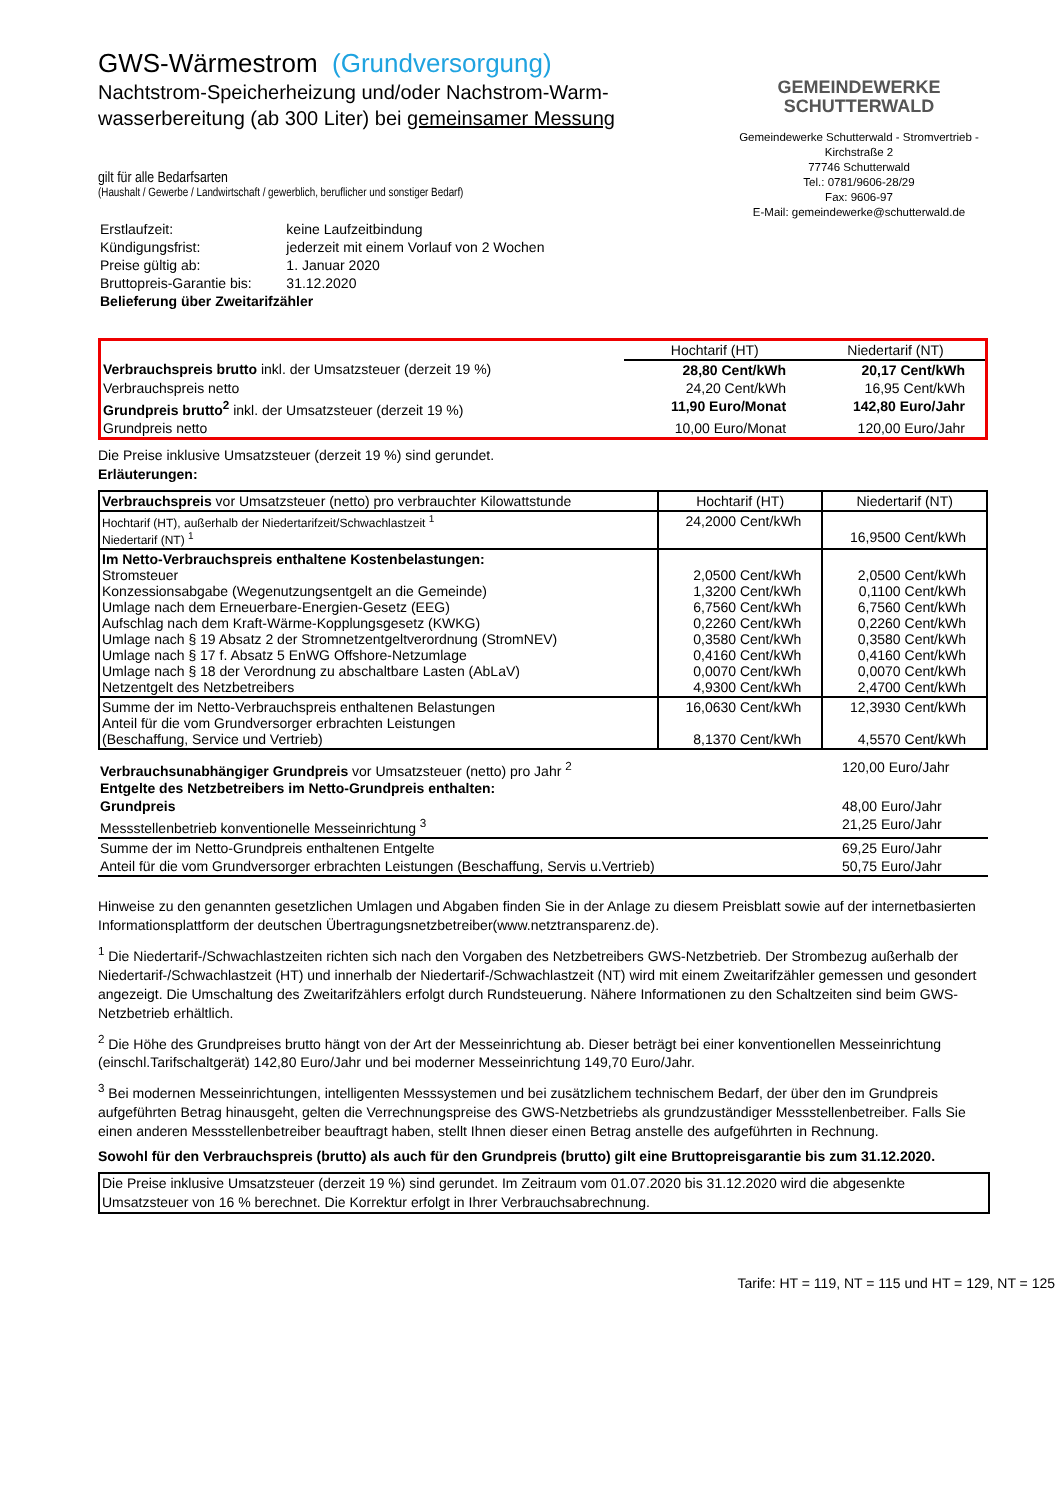GWS-Wärmestrom (Grundversorgung)
Nachtstrom-Speicherheizung und/oder Nachstrom-Warm-
wasserbereitung (ab 300 Liter) bei gemeinsamer Messung
GEMEINDEWERKE
SCHUTTERWALD
Gemeindewerke Schutterwald - Stromvertrieb -
Kirchstraße 2
77746 Schutterwald
Tel.: 0781/9606-28/29
Fax: 9606-97
E-Mail: gemeindewerke@schutterwald.de
gilt für alle Bedarfsarten
(Haushalt / Gewerbe / Landwirtschaft / gewerblich, beruflicher und sonstiger Bedarf)
| Erstlaufzeit: | keine Laufzeitbindung |
| Kündigungsfrist: | jederzeit mit einem Vorlauf von 2 Wochen |
| Preise gültig ab: | 1. Januar 2020 |
| Bruttopreis-Garantie bis: | 31.12.2020 |
| Belieferung über Zweitarifzähler | |
| | Hochtarif (HT) | Niedertarif (NT) |
| Verbrauchspreis brutto inkl. der Umsatzsteuer (derzeit 19 %) | 28,80 Cent/kWh | 20,17 Cent/kWh |
| Verbrauchspreis netto | 24,20 Cent/kWh | 16,95 Cent/kWh |
| Grundpreis brutto<sup>2</sup> inkl. der Umsatzsteuer (derzeit 19 %) | 11,90 Euro/Monat | 142,80 Euro/Jahr |
| Grundpreis netto | 10,00 Euro/Monat | 120,00 Euro/Jahr |
Die Preise inklusive Umsatzsteuer (derzeit 19 %) sind gerundet.
Erläuterungen:
| Verbrauchspreis vor Umsatzsteuer (netto) pro verbrauchter Kilowattstunde | Hochtarif (HT) | Niedertarif (NT) |
| Hochtarif (HT), außerhalb der Niedertarifzeit/Schwachlastzeit <sup>1</sup> Niedertarif (NT) <sup>1</sup> | 24,2000 Cent/kWh | 16,9500 Cent/kWh |
| Im Netto-Verbrauchspreis enthaltene Kostenbelastungen: Stromsteuer Konzessionsabgabe (Wegenutzungsentgelt an die Gemeinde) Umlage nach dem Erneuerbare-Energien-Gesetz (EEG) Aufschlag nach dem Kraft-Wärme-Kopplungsgesetz (KWKG) Umlage nach § 19 Absatz 2 der Stromnetzentgeltverordnung (StromNEV) Umlage nach § 17 f. Absatz 5 EnWG Offshore-Netzumlage Umlage nach § 18 der Verordnung zu abschaltbare Lasten (AbLaV) Netzentgelt des Netzbetreibers | 2,0500 Cent/kWh 1,3200 Cent/kWh 6,7560 Cent/kWh 0,2260 Cent/kWh 0,3580 Cent/kWh 0,4160 Cent/kWh 0,0070 Cent/kWh 4,9300 Cent/kWh | 2,0500 Cent/kWh 0,1100 Cent/kWh 6,7560 Cent/kWh 0,2260 Cent/kWh 0,3580 Cent/kWh 0,4160 Cent/kWh 0,0070 Cent/kWh 2,4700 Cent/kWh |
| Summe der im Netto-Verbrauchspreis enthaltenen Belastungen Anteil für die vom Grundversorger erbrachten Leistungen (Beschaffung, Service und Vertrieb) | 16,0630 Cent/kWh 8,1370 Cent/kWh | 12,3930 Cent/kWh 4,5570 Cent/kWh |
| Verbrauchsunabhängiger Grundpreis vor Umsatzsteuer (netto) pro Jahr <sup>2</sup> | 120,00 Euro/Jahr |
| Entgelte des Netzbetreibers im Netto-Grundpreis enthalten: | |
| Grundpreis | 48,00 Euro/Jahr |
| Messstellenbetrieb konventionelle Messeinrichtung <sup>3</sup> | 21,25 Euro/Jahr |
| Summe der im Netto-Grundpreis enthaltenen Entgelte | 69,25 Euro/Jahr |
| Anteil für die vom Grundversorger erbrachten Leistungen (Beschaffung, Servis u.Vertrieb) | 50,75 Euro/Jahr |
Hinweise zu den genannten gesetzlichen Umlagen und Abgaben finden Sie in der Anlage zu diesem Preisblatt sowie auf der internetbasierten Informationsplattform der deutschen Übertragungsnetzbetreiber(www.netztransparenz.de).
<sup>1</sup> Die Niedertarif-/Schwachlastzeiten richten sich nach den Vorgaben des Netzbetreibers GWS-Netzbetrieb. Der Strombezug außerhalb der Niedertarif-/Schwachlastzeit (HT) und innerhalb der Niedertarif-/Schwachlastzeit (NT) wird mit einem Zweitarifzähler gemessen und gesondert angezeigt. Die Umschaltung des Zweitarifzählers erfolgt durch Rundsteuerung. Nähere Informationen zu den Schaltzeiten sind beim GWS-Netzbetrieb erhältlich.
<sup>2</sup> Die Höhe des Grundpreises brutto hängt von der Art der Messeinrichtung ab. Dieser beträgt bei einer konventionellen Messeinrichtung (einschl.Tarifschaltgerät) 142,80 Euro/Jahr und bei moderner Messeinrichtung 149,70 Euro/Jahr.
<sup>3</sup> Bei modernen Messeinrichtungen, intelligenten Messsystemen und bei zusätzlichem technischem Bedarf, der über den im Grundpreis aufgeführten Betrag hinausgeht, gelten die Verrechnungspreise des GWS-Netzbetriebs als grundzuständiger Messstellenbetreiber. Falls Sie einen anderen Messstellenbetreiber beauftragt haben, stellt Ihnen dieser einen Betrag anstelle des aufgeführten in Rechnung.
Sowohl für den Verbrauchspreis (brutto) als auch für den Grundpreis (brutto) gilt eine Bruttopreisgarantie bis zum 31.12.2020.
Die Preise inklusive Umsatzsteuer (derzeit 19 %) sind gerundet. Im Zeitraum vom 01.07.2020 bis 31.12.2020 wird die abgesenkte Umsatzsteuer von 16 % berechnet. Die Korrektur erfolgt in Ihrer Verbrauchsabrechnung.
Tarife: HT = 119, NT = 115 und HT = 129, NT = 125